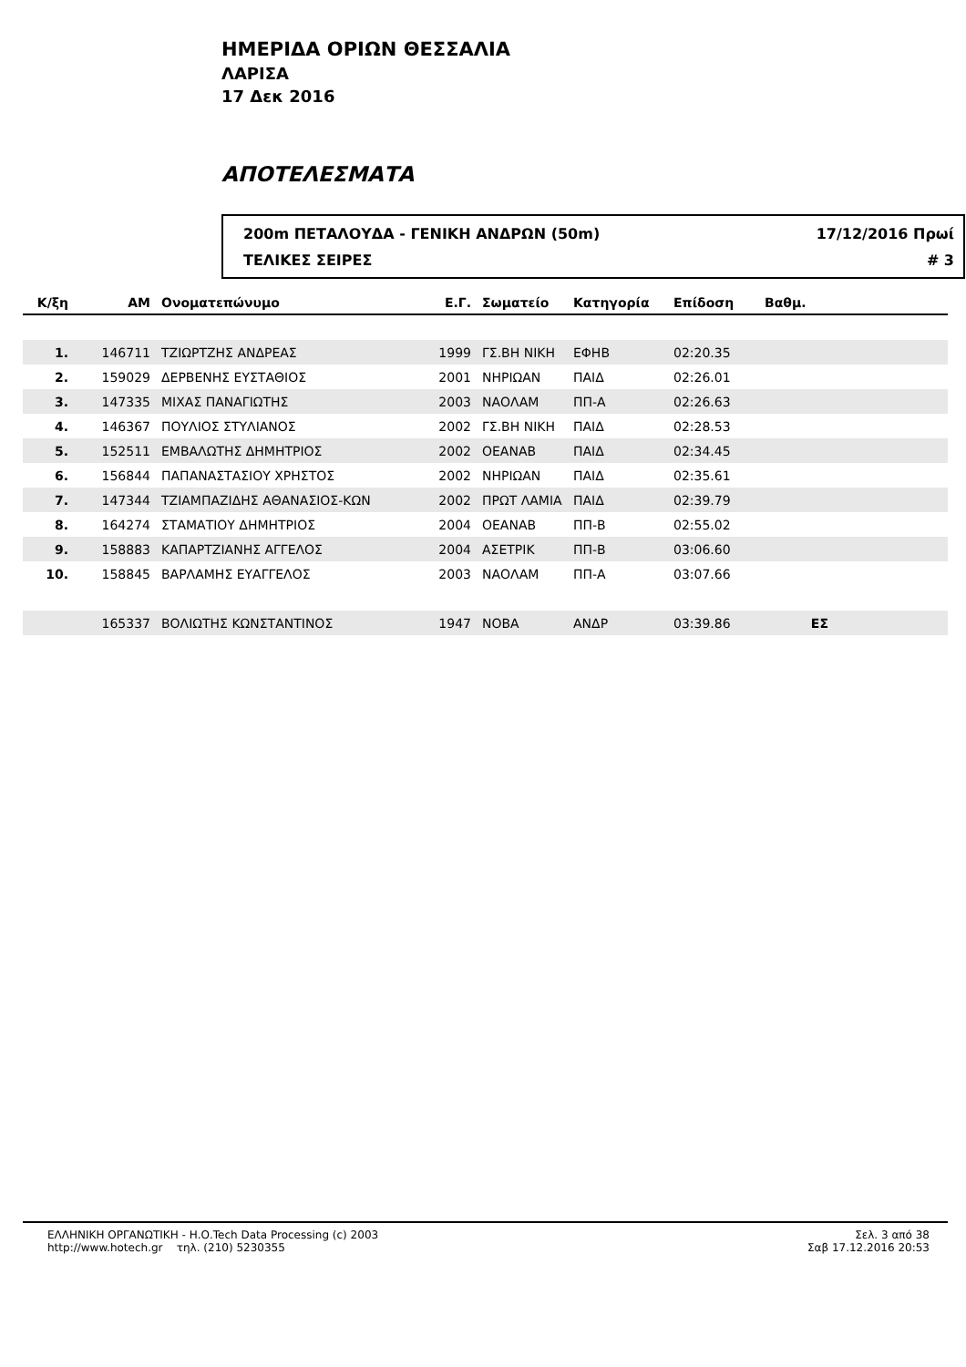ΗΜΕΡΙΔΑ ΟΡΙΩΝ ΘΕΣΣΑΛΙΑ
ΛΑΡΙΣΑ
17 Δεκ 2016
ΑΠΟΤΕΛΕΣΜΑΤΑ
200m ΠΕΤΑΛΟΥΔΑ - ΓΕΝΙΚΗ ΑΝΔΡΩΝ (50m) 17/12/2016 Πρωί
ΤΕΛΙΚΕΣ ΣΕΙΡΕΣ # 3
| Κ/ξη | ΑΜ | Ονοματεπώνυμο | Ε.Γ. | Σωματείο | Κατηγορία | Επίδοση | Βαθμ. | |
| --- | --- | --- | --- | --- | --- | --- | --- | --- |
| 1. | 146711 | ΤΖΙΩΡΤΖΗΣ ΑΝΔΡΕΑΣ | 1999 | ΓΣ.ΒΗ ΝΙΚΗ | ΕΦΗΒ | 02:20.35 | | |
| 2. | 159029 | ΔΕΡΒΕΝΗΣ ΕΥΣΤΑΘΙΟΣ | 2001 | ΝΗΡΙΩΑΝ | ΠΑΙΔ | 02:26.01 | | |
| 3. | 147335 | ΜΙΧΑΣ ΠΑΝΑΓΙΩΤΗΣ | 2003 | ΝΑΟΛΑΜ | ΠΠ-Α | 02:26.63 | | |
| 4. | 146367 | ΠΟΥΛΙΟΣ ΣΤΥΛΙΑΝΟΣ | 2002 | ΓΣ.ΒΗ ΝΙΚΗ | ΠΑΙΔ | 02:28.53 | | |
| 5. | 152511 | ΕΜΒΑΛΩΤΗΣ ΔΗΜΗΤΡΙΟΣ | 2002 | ΟΕΑΝΑΒ | ΠΑΙΔ | 02:34.45 | | |
| 6. | 156844 | ΠΑΠΑΝΑΣΤΑΣΙΟΥ ΧΡΗΣΤΟΣ | 2002 | ΝΗΡΙΩΑΝ | ΠΑΙΔ | 02:35.61 | | |
| 7. | 147344 | ΤΖΙΑΜΠΑΖΙΔΗΣ ΑΘΑΝΑΣΙΟΣ-ΚΩΝ | 2002 | ΠΡΩΤ ΛΑΜΙΑ | ΠΑΙΔ | 02:39.79 | | |
| 8. | 164274 | ΣΤΑΜΑΤΙΟΥ ΔΗΜΗΤΡΙΟΣ | 2004 | ΟΕΑΝΑΒ | ΠΠ-Β | 02:55.02 | | |
| 9. | 158883 | ΚΑΠΑΡΤΖΙΑΝΗΣ ΑΓΓΕΛΟΣ | 2004 | ΑΣΕΤΡΙΚ | ΠΠ-Β | 03:06.60 | | |
| 10. | 158845 | ΒΑΡΛΑΜΗΣ ΕΥΑΓΓΕΛΟΣ | 2003 | ΝΑΟΛΑΜ | ΠΠ-Α | 03:07.66 | | |
| | 165337 | ΒΟΛΙΩΤΗΣ ΚΩΝΣΤΑΝΤΙΝΟΣ | 1947 | ΝΟΒΑ | ΑΝΔΡ | 03:39.86 | ΕΣ | |
ΕΛΛΗΝΙΚΗ ΟΡΓΑΝΩΤΙΚΗ - Η.Ο.Tech Data Processing (c) 2003
http://www.hotech.gr τηλ. (210) 5230355
Σελ. 3 από 38
Σαβ 17.12.2016 20:53